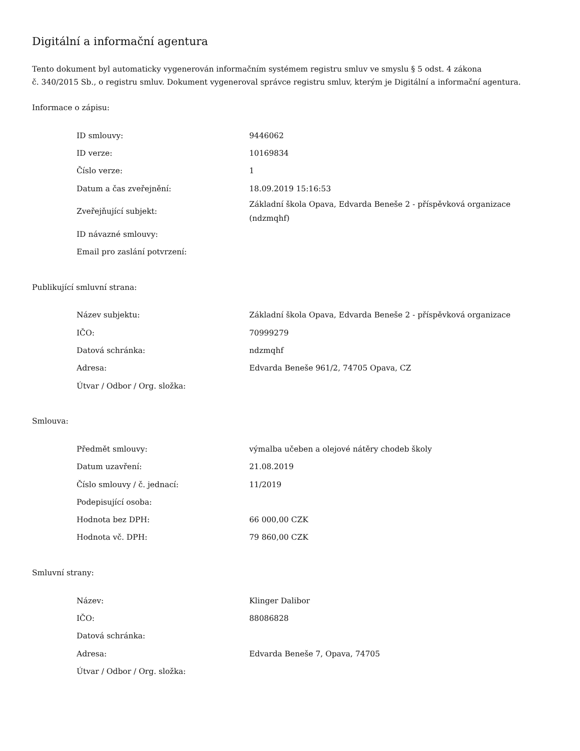Digitální a informační agentura
Tento dokument byl automaticky vygenerován informačním systémem registru smluv ve smyslu § 5 odst. 4 zákona
č. 340/2015 Sb., o registru smluv. Dokument vygeneroval správce registru smluv, kterým je Digitální a informační agentura.
Informace o zápisu:
| ID smlouvy: | 9446062 |
| ID verze: | 10169834 |
| Číslo verze: | 1 |
| Datum a čas zveřejnění: | 18.09.2019 15:16:53 |
| Zveřejňující subjekt: | Základní škola Opava, Edvarda Beneše 2 - příspěvková organizace (ndzmqhf) |
| ID návazné smlouvy: | |
| Email pro zaslání potvrzení: | |
Publikující smluvní strana:
| Název subjektu: | Základní škola Opava, Edvarda Beneše 2 - příspěvková organizace |
| IČO: | 70999279 |
| Datová schránka: | ndzmqhf |
| Adresa: | Edvarda Beneše 961/2, 74705 Opava, CZ |
| Útvar / Odbor / Org. složka: | |
Smlouva:
| Předmět smlouvy: | výmalba učeben a olejové nátěry chodeb školy |
| Datum uzavření: | 21.08.2019 |
| Číslo smlouvy / č. jednací: | 11/2019 |
| Podepisující osoba: | |
| Hodnota bez DPH: | 66 000,00 CZK |
| Hodnota vč. DPH: | 79 860,00 CZK |
Smluvní strany:
| Název: | Klinger Dalibor |
| IČO: | 88086828 |
| Datová schránka: | |
| Adresa: | Edvarda Beneše 7, Opava, 74705 |
| Útvar / Odbor / Org. složka: | |